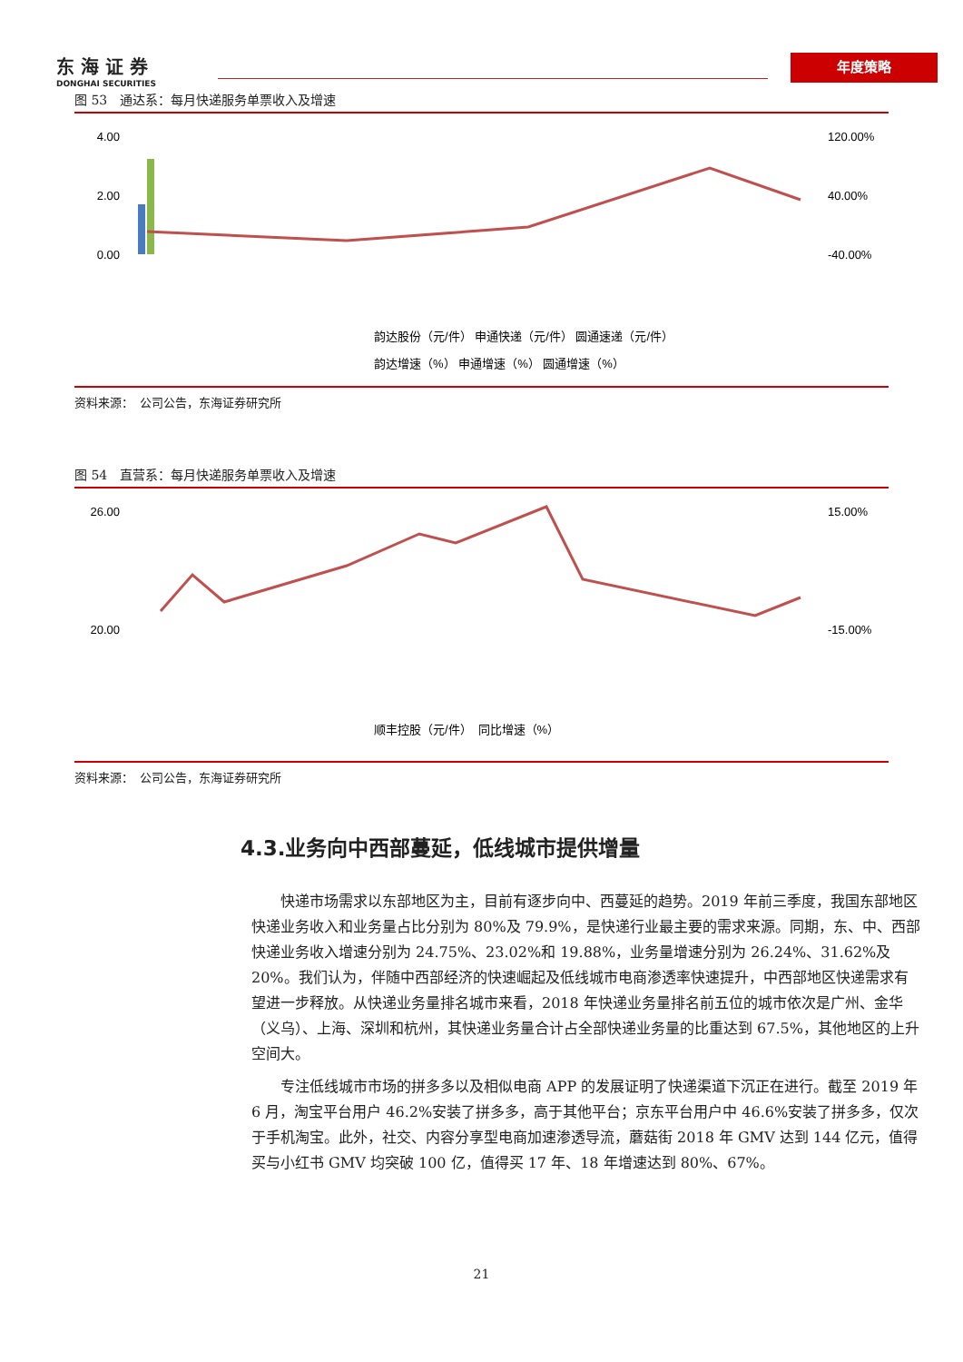东 海 证 券
DONGHAI SECURITIES
年度策略
图 53　通达系：每月快递服务单票收入及增速
4.00
2.00
0.00
120.00%
40.00%
-40.00%
韵达股份（元/件） 申通快递（元/件） 圆通速递（元/件）
韵达增速（%） 申通增速（%） 圆通增速（%）
资料来源：　公司公告，东海证券研究所
图 54　直营系：每月快递服务单票收入及增速
26.00
20.00
15.00%
-15.00%
顺丰控股（元/件）　同比增速（%）
资料来源：　公司公告，东海证券研究所
4.3.业务向中西部蔓延，低线城市提供增量
快递市场需求以东部地区为主，目前有逐步向中、西蔓延的趋势。2019 年前三季度，我国东部地区快递业务收入和业务量占比分别为 80%及 79.9%，是快递行业最主要的需求来源。同期，东、中、西部快递业务收入增速分别为 24.75%、23.02%和 19.88%，业务量增速分别为 26.24%、31.62%及 20%。我们认为，伴随中西部经济的快速崛起及低线城市电商渗透率快速提升，中西部地区快递需求有望进一步释放。从快递业务量排名城市来看，2018 年快递业务量排名前五位的城市依次是广州、金华（义乌）、上海、深圳和杭州，其快递业务量合计占全部快递业务量的比重达到 67.5%，其他地区的上升空间大。
专注低线城市市场的拼多多以及相似电商 APP 的发展证明了快递渠道下沉正在进行。截至 2019 年 6 月，淘宝平台用户 46.2%安装了拼多多，高于其他平台；京东平台用户中 46.6%安装了拼多多，仅次于手机淘宝。此外，社交、内容分享型电商加速渗透导流，蘑菇街 2018 年 GMV 达到 144 亿元，值得买与小红书 GMV 均突破 100 亿，值得买 17 年、18 年增速达到 80%、67%。
21